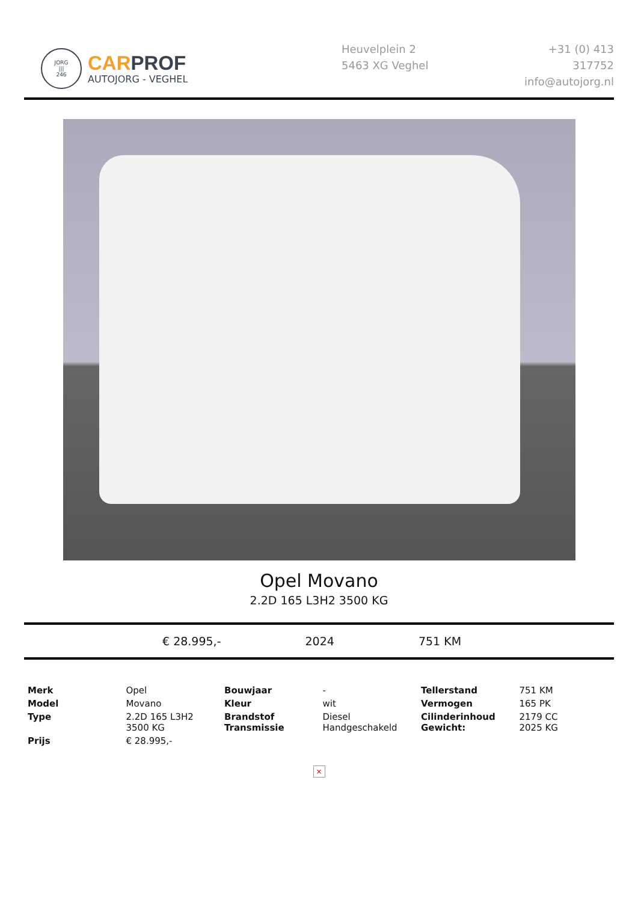JORG
|||
246
CAR PROF
AUTOJORG - VEGHEL
Heuvelplein 2
5463 XG Veghel
+31 (0) 413 317752
info@autojorg.nl
Opel Movano
2.2D 165 L3H2 3500 KG
€ 28.995,- 2024 751 KM
| Merk | Opel | Bouwjaar | - | Tellerstand | 751 KM |
| Model | Movano | Kleur | wit | Vermogen | 165 PK |
| Type | 2.2D 165 L3H2 3500 KG | Brandstof Transmissie | Diesel Handgeschakeld | Cilinderinhoud Gewicht: | 2179 CC 2025 KG |
| Prijs | € 28.995,- | | | | |
×